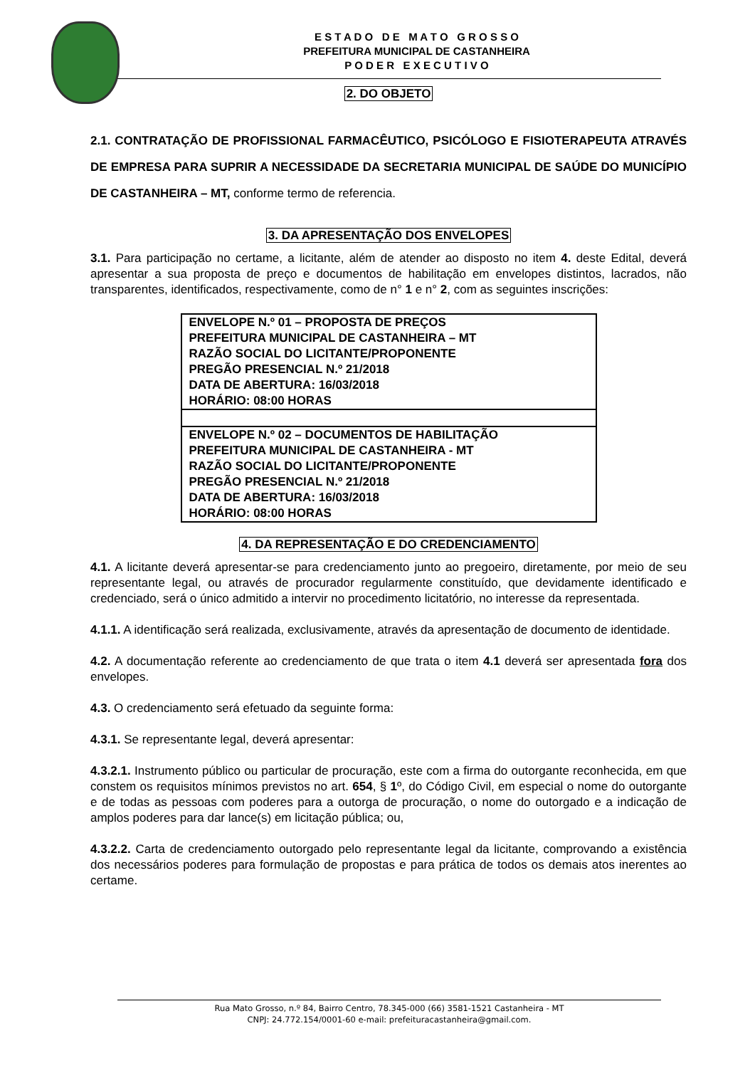E S T A D O D E M A T O G R O S S O
PREFEITURA MUNICIPAL DE CASTANHEIRA
P O D E R E X E C U T I V O
2. DO OBJETO
2.1. CONTRATAÇÃO DE PROFISSIONAL FARMACÊUTICO, PSICÓLOGO E FISIOTERAPEUTA ATRAVÉS DE EMPRESA PARA SUPRIR A NECESSIDADE DA SECRETARIA MUNICIPAL DE SAÚDE DO MUNICÍPIO DE CASTANHEIRA – MT, conforme termo de referencia.
3. DA APRESENTAÇÃO DOS ENVELOPES
3.1. Para participação no certame, a licitante, além de atender ao disposto no item 4. deste Edital, deverá apresentar a sua proposta de preço e documentos de habilitação em envelopes distintos, lacrados, não transparentes, identificados, respectivamente, como de n° 1 e n° 2, com as seguintes inscrições:
| ENVELOPE N.º 01 – PROPOSTA DE PREÇOS PREFEITURA MUNICIPAL DE CASTANHEIRA – MT RAZÃO SOCIAL DO LICITANTE/PROPONENTE PREGÃO PRESENCIAL N.º 21/2018 DATA DE ABERTURA: 16/03/2018 HORÁRIO: 08:00 HORAS |
| ENVELOPE N.º 02 – DOCUMENTOS DE HABILITAÇÃO PREFEITURA MUNICIPAL DE CASTANHEIRA - MT RAZÃO SOCIAL DO LICITANTE/PROPONENTE PREGÃO PRESENCIAL N.º 21/2018 DATA DE ABERTURA: 16/03/2018 HORÁRIO: 08:00 HORAS |
4. DA REPRESENTAÇÃO E DO CREDENCIAMENTO
4.1. A licitante deverá apresentar-se para credenciamento junto ao pregoeiro, diretamente, por meio de seu representante legal, ou através de procurador regularmente constituído, que devidamente identificado e credenciado, será o único admitido a intervir no procedimento licitatório, no interesse da representada.
4.1.1. A identificação será realizada, exclusivamente, através da apresentação de documento de identidade.
4.2. A documentação referente ao credenciamento de que trata o item 4.1 deverá ser apresentada fora dos envelopes.
4.3. O credenciamento será efetuado da seguinte forma:
4.3.1. Se representante legal, deverá apresentar:
4.3.2.1. Instrumento público ou particular de procuração, este com a firma do outorgante reconhecida, em que constem os requisitos mínimos previstos no art. 654, § 1º, do Código Civil, em especial o nome do outorgante e de todas as pessoas com poderes para a outorga de procuração, o nome do outorgado e a indicação de amplos poderes para dar lance(s) em licitação pública; ou,
4.3.2.2. Carta de credenciamento outorgado pelo representante legal da licitante, comprovando a existência dos necessários poderes para formulação de propostas e para prática de todos os demais atos inerentes ao certame.
Rua Mato Grosso, n.º 84, Bairro Centro, 78.345-000 (66) 3581-1521 Castanheira - MT
CNPJ: 24.772.154/0001-60 e-mail: prefeituracastanheira@gmail.com.